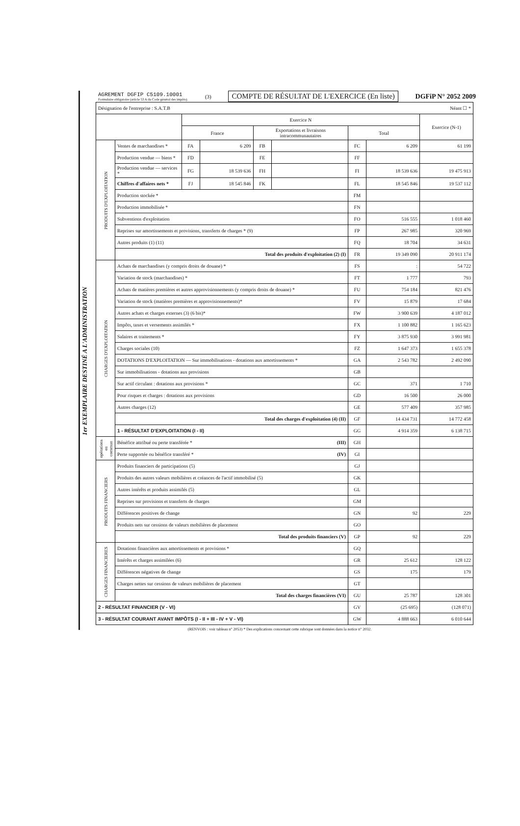AGREMENT DGFIP C5109.10001
Formulaire obligatoire (article 53 A du Code général des impôts).
(3)
COMPTE DE RÉSULTAT DE L'EXERCICE (En liste)
DGFiP N° 2052 2009
| Désignation de l'entreprise : S.A.T.B Néant ☐ * | | | | | | | | |
| | | Exercice N | | | | | | Exercice (N-1) |
| | | France | | Exportations et livraisons intracommunautaires | | Total | | |
| PRODUITS D'EXPLOITATION | Ventes de marchandises * | FA | 6 209 | FB | | FC | 6 209 | 61 199 |
| | Production vendue — biens * | FD | | FE | | FF | | |
| | Production vendue — services * | FG | 18 539 636 | FH | | FI | 18 539 636 | 19 475 913 |
| | Chiffres d'affaires nets * | FJ | 18 545 846 | FK | | FL | 18 545 846 | 19 537 112 |
| | Production stockée * | | | | | FM | | |
| | Production immobilisée * | | | | | FN | | |
| | Subventions d'exploitation | | | | | FO | 516 555 | 1 018 460 |
| | Reprises sur amortissements et provisions, transferts de charges * (9) | | | | | FP | 267 985 | 320 969 |
| | Autres produits (1) (11) | | | | | FQ | 18 704 | 34 631 |
| | Total des produits d'exploitation (2) (I) | | | | | FR | 19 349 090 | 20 911 174 |
| CHARGES D'EXPLOITATION | Achats de marchandises (y compris droits de douane) * | | | | | FS | : | 54 722 |
| | Variation de stock (marchandises) * | | | | | FT | 1 777 | 793 |
| | Achats de matières premières et autres approvisionnements (y compris droits de douane) * | | | | | FU | 754 184 | 821 476 |
| | Variation de stock (matières premières et approvisionnements)* | | | | | FV | 15 879 | 17 684 |
| | Autres achats et charges externes (3) (6 bis)* | | | | | FW | 3 900 639 | 4 187 012 |
| | Impôts, taxes et versements assimilés * | | | | | FX | 1 100 882 | 1 165 623 |
| | Salaires et traitements * | | | | | FY | 3 875 930 | 3 991 981 |
| | Charges sociales (10) | | | | | FZ | 1 647 373 | 1 655 378 |
| | DOTATIONS D'EXPLOITATION — Sur immobilisations - dotations aux amortissements * | | | | | GA | 2 543 782 | 2 492 090 |
| | Sur immobilisations - dotations aux provisions | | | | | GB | | |
| | Sur actif circulant : dotations aux provisions * | | | | | GC | 371 | 1 710 |
| | Pour risques et charges : dotations aux provisions | | | | | GD | 16 500 | 26 000 |
| | Autres charges (12) | | | | | GE | 577 409 | 357 985 |
| | Total des charges d'exploitation (4) (II) | | | | | GF | 14 434 731 | 14 772 458 |
| | 1 - RÉSULTAT D'EXPLOITATION (I - II) | | | | | GG | 4 914 359 | 6 138 715 |
| opérations en commun | Bénéfice attribué ou perte transférée * (III) | | | | | GH | | |
| | Perte supportée ou bénéfice transféré * (IV) | | | | | GI | | |
| PRODUITS FINANCIERS | Produits financiers de participations (5) | | | | | GJ | | |
| | Produits des autres valeurs mobilières et créances de l'actif immobilisé (5) | | | | | GK | | |
| | Autres intérêts et produits assimilés (5) | | | | | GL | | |
| | Reprises sur provisions et transferts de charges | | | | | GM | | |
| | Différences positives de change | | | | | GN | 92 | 229 |
| | Produits nets sur cessions de valeurs mobilières de placement | | | | | GO | | |
| | Total des produits financiers (V) | | | | | GP | 92 | 229 |
| CHARGES FINANCIERES | Dotations financières aux amortissements et provisions * | | | | | GQ | | |
| | Intérêts et charges assimilées (6) | | | | | GR | 25 612 | 128 122 |
| | Différences négatives de change | | | | | GS | 175 | 179 |
| | Charges nettes sur cessions de valeurs mobilières de placement | | | | | GT | | |
| | Total des charges financières (VI) | | | | | GU | 25 787 | 128 301 |
| 2 - RÉSULTAT FINANCIER (V - VI) | | | | | | GV | (25 695) | (128 071) |
| 3 - RÉSULTAT COURANT AVANT IMPÔTS (I - II + III - IV + V - VI) | | | | | | GW | 4 888 663 | 6 010 644 |
(RENVOIS : voir tableau n° 2053) * Des explications concernant cette rubrique sont données dans la notice n° 2032.
1er EXEMPLAIRE DESTINÉ A L'ADMINISTRATION